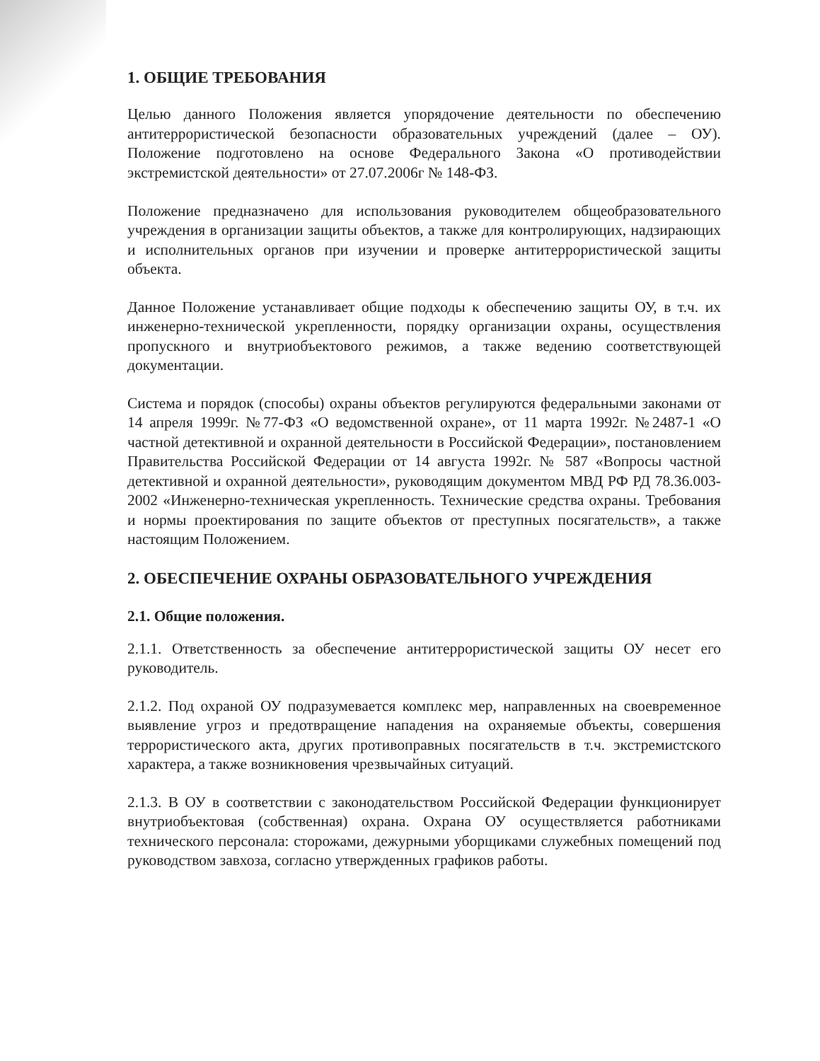1. ОБЩИЕ ТРЕБОВАНИЯ
Целью данного Положения является упорядочение деятельности по обеспечению антитеррористической безопасности образовательных учреждений (далее – ОУ). Положение подготовлено на основе Федерального Закона «О противодействии экстремистской деятельности» от 27.07.2006г № 148-ФЗ.
Положение предназначено для использования руководителем общеобразовательного учреждения в организации защиты объектов, а также для контролирующих, надзирающих и исполнительных органов при изучении и проверке антитеррористической защиты объекта.
Данное Положение устанавливает общие подходы к обеспечению защиты ОУ, в т.ч. их инженерно-технической укрепленности, порядку организации охраны, осуществления пропускного и внутриобъектового режимов, а также ведению соответствующей документации.
Система и порядок (способы) охраны объектов регулируются федеральными законами от 14 апреля 1999г. №77-ФЗ «О ведомственной охране», от 11 марта 1992г. №2487-1 «О частной детективной и охранной деятельности в Российской Федерации», постановлением Правительства Российской Федерации от 14 августа 1992г. № 587 «Вопросы частной детективной и охранной деятельности», руководящим документом МВД РФ РД 78.36.003-2002 «Инженерно-техническая укрепленность. Технические средства охраны. Требования и нормы проектирования по защите объектов от преступных посягательств», а также настоящим Положением.
2. ОБЕСПЕЧЕНИЕ ОХРАНЫ ОБРАЗОВАТЕЛЬНОГО УЧРЕЖДЕНИЯ
2.1. Общие положения.
2.1.1. Ответственность за обеспечение антитеррористической защиты ОУ несет его руководитель.
2.1.2. Под охраной ОУ подразумевается комплекс мер, направленных на своевременное выявление угроз и предотвращение нападения на охраняемые объекты, совершения террористического акта, других противоправных посягательств в т.ч. экстремистского характера, а также возникновения чрезвычайных ситуаций.
2.1.3. В ОУ в соответствии с законодательством Российской Федерации функционирует внутриобъектовая (собственная) охрана. Охрана ОУ осуществляется работниками технического персонала: сторожами, дежурными уборщиками служебных помещений под руководством завхоза, согласно утвержденных графиков работы.